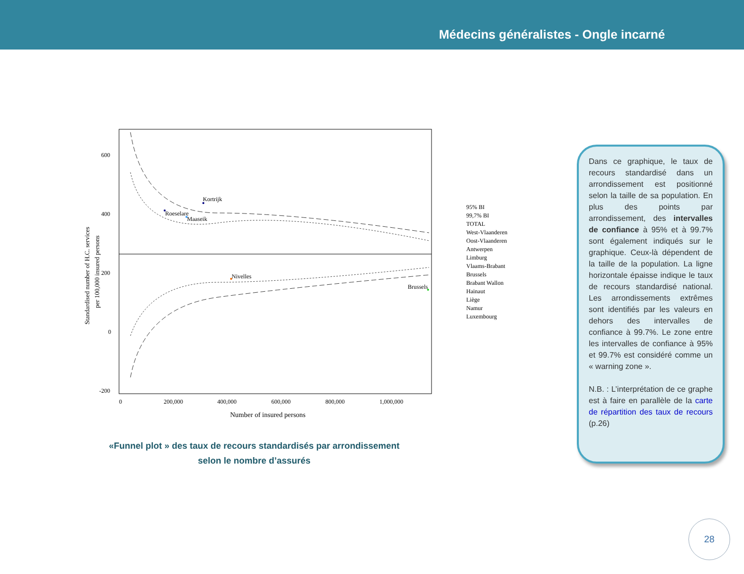Médecins généralistes - Ongle incarné
600
400
200
0
-200
0
200,000
400,000
600,000
800,000
1,000,000
Number of insured persons
Standardised number of H.C. services
per 100,000 insured persons
Kortrijk
Roeselare
Maaseik
Nivelles
Brussels
95% BI
99,7% BI
TOTAL
West-Vlaanderen
Oost-Vlaanderen
Antwerpen
Limburg
Vlaams-Brabant
Brussels
Brabant Wallon
Hainaut
Liège
Namur
Luxembourg
«Funnel plot » des taux de recours standardisés par arrondissement
selon le nombre d’assurés
Dans ce graphique, le taux de recours standardisé dans un arrondissement est positionné selon la taille de sa population. En plus des points par arrondissement, des intervalles de confiance à 95% et à 99.7% sont également indiqués sur le graphique. Ceux-là dépendent de la taille de la population. La ligne horizontale épaisse indique le taux de recours standardisé national. Les arrondissements extrêmes sont identifiés par les valeurs en dehors des intervalles de confiance à 99.7%. Le zone entre les intervalles de confiance à 95% et 99.7% est considéré comme un « warning zone ».
N.B. : L’interprétation de ce graphe est à faire en parallèle de la carte de répartition des taux de recours (p.26)
28